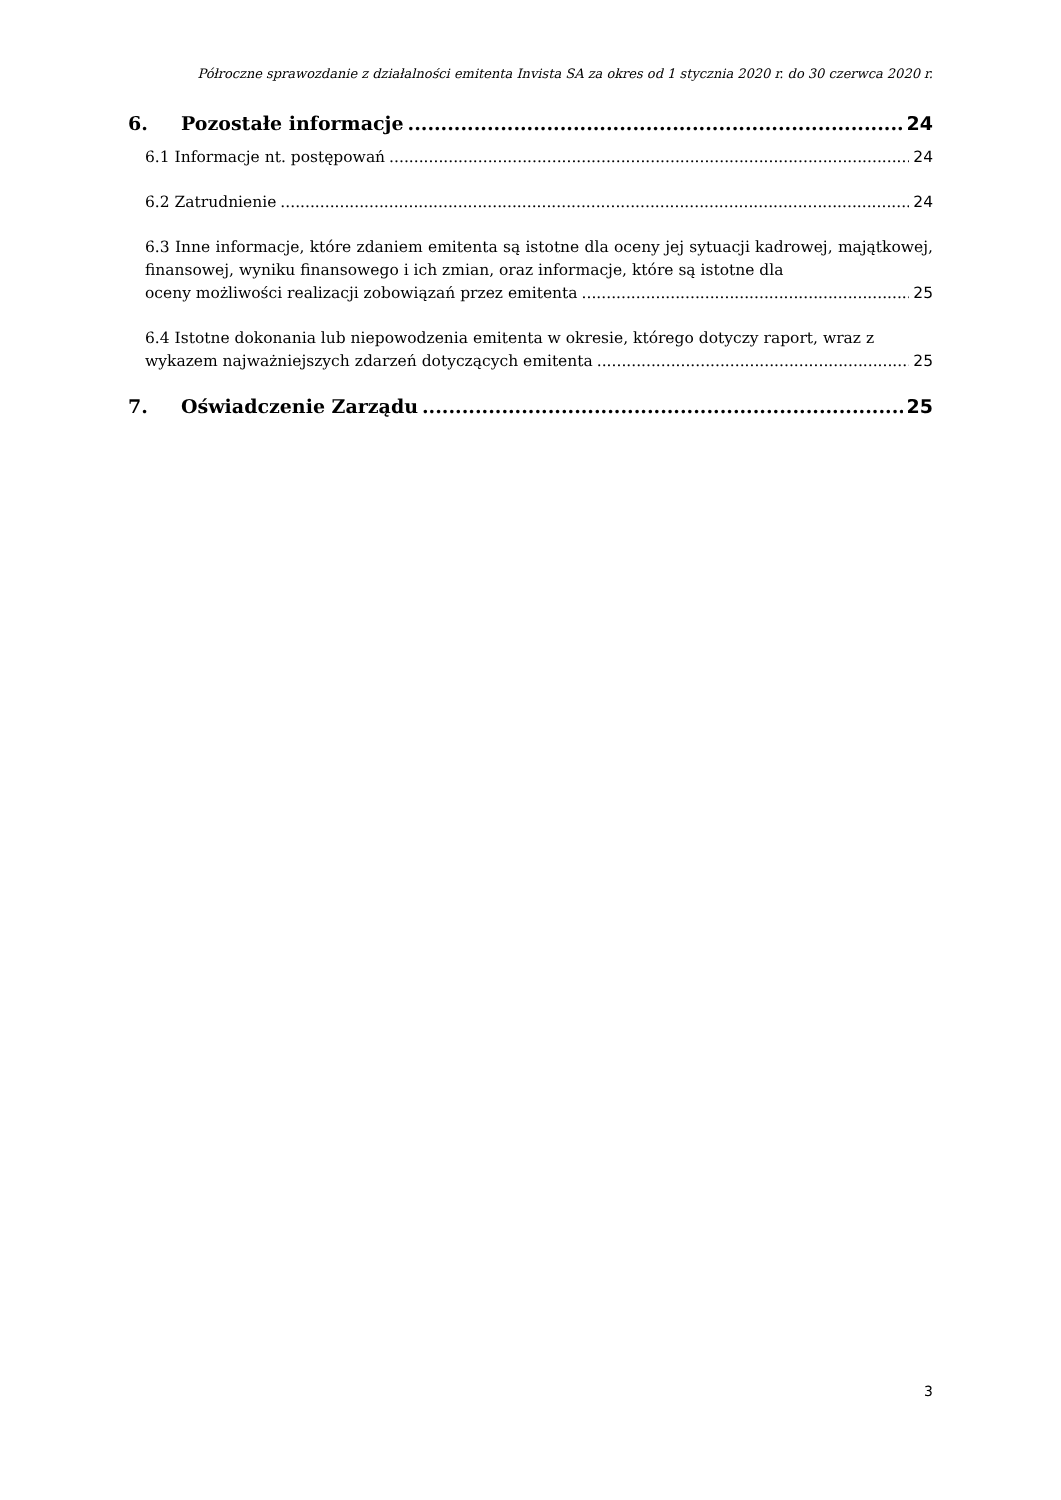Półroczne sprawozdanie z działalności emitenta Invista SA za okres od 1 stycznia 2020 r. do 30 czerwca 2020 r.
6. Pozostałe informacje 24
6.1 Informacje nt. postępowań 24
6.2 Zatrudnienie 24
6.3 Inne informacje, które zdaniem emitenta są istotne dla oceny jej sytuacji kadrowej, majątkowej, finansowej, wyniku finansowego i ich zmian, oraz informacje, które są istotne dla
oceny możliwości realizacji zobowiązań przez emitenta 25
6.4 Istotne dokonania lub niepowodzenia emitenta w okresie, którego dotyczy raport, wraz z
wykazem najważniejszych zdarzeń dotyczących emitenta 25
7. Oświadczenie Zarządu 25
3